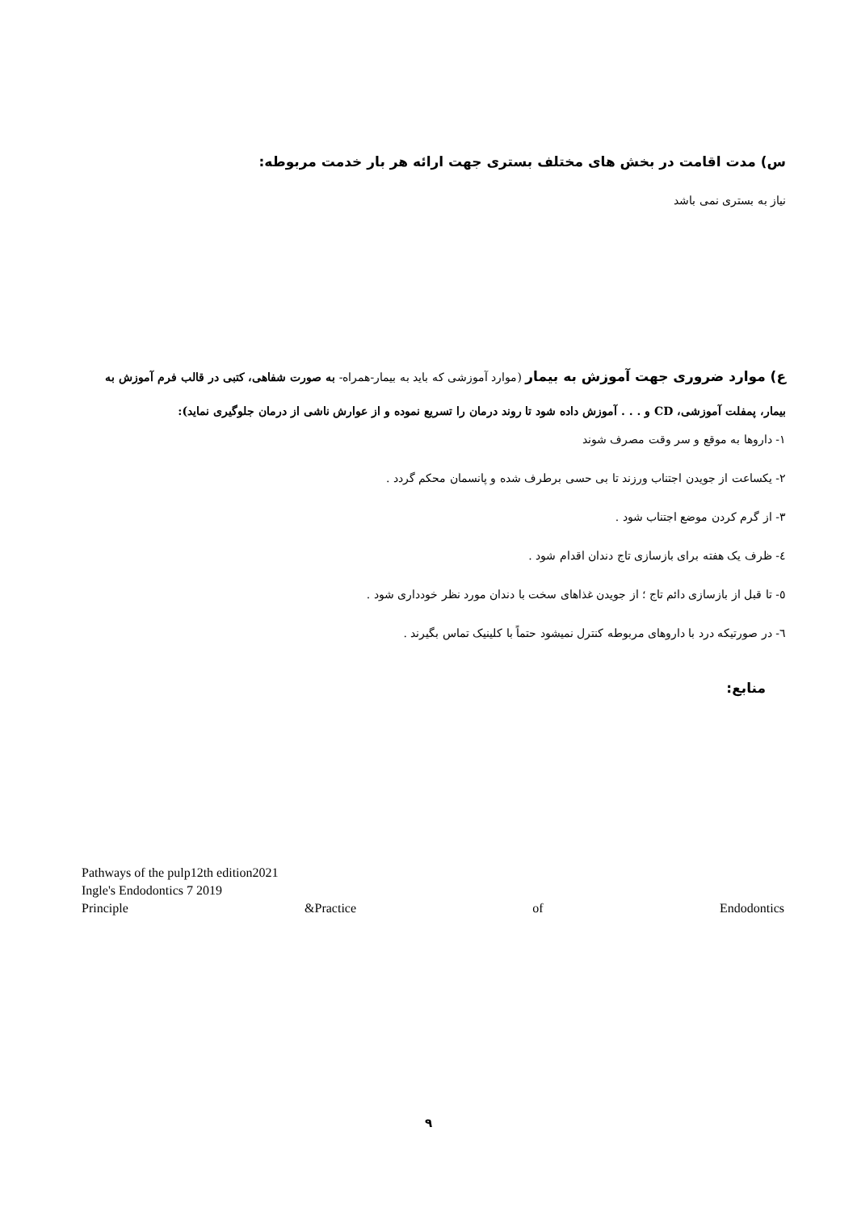س) مدت اقامت در بخش های مختلف بستری جهت ارائه هر بار خدمت مربوطه:
نیاز به بستری نمی باشد
ع) موارد ضروری جهت آموزش به بیمار (موارد آموزشی که باید به بیمار-همراه- به صورت شفاهی، کتبی در قالب فرم آموزش به بیمار، پمفلت آموزشی، CD و . . . آموزش داده شود تا روند درمان را تسریع نموده و از عوارش ناشی از درمان جلوگیری نماید):
۱- داروها به موقع و سر وقت مصرف شوند
۲- یکساعت از جویدن اجتناب ورزند تا بی حسی برطرف شده و پانسمان محکم گردد .
۳- از گرم کردن موضع اجتناب شود .
٤- ظرف یک هفته برای بازسازی تاج دندان اقدام شود .
٥- تا قبل از بازسازی دائم تاج ؛ از جویدن غذاهای سخت با دندان مورد نظر خودداری شود .
٦- در صورتیکه درد با داروهای مربوطه کنترل نمیشود حتماً با کلینیک تماس بگیرند .
منابع:
Pathways of the pulp12th edition2021
Ingle's Endodontics 7 2019
Principle &Practice of Endodontics
۹